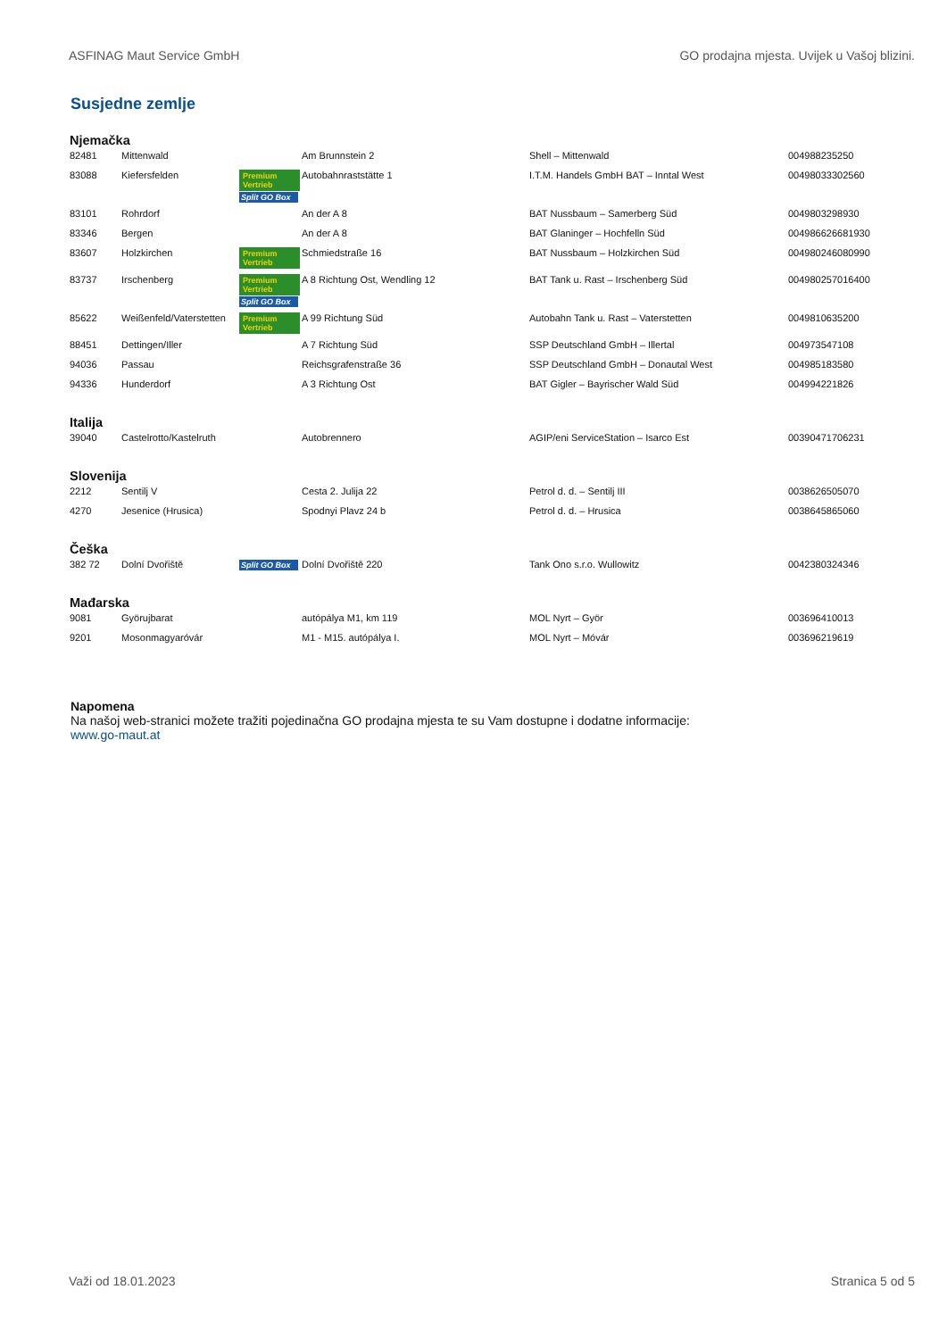ASFINAG Maut Service GmbH GO prodajna mjesta. Uvijek u Vašoj blizini.
Susjedne zemlje
Njemačka
| 82481 | Mittenwald | | Am Brunnstein 2 | Shell – Mittenwald | 004988235250 |
| 83088 | Kiefersfelden | Premium Vertrieb Split GO Box | Autobahnraststätte 1 | I.T.M. Handels GmbH BAT – Inntal West | 00498033302560 |
| 83101 | Rohrdorf | | An der A 8 | BAT Nussbaum – Samerberg Süd | 0049803298930 |
| 83346 | Bergen | | An der A 8 | BAT Glaninger – Hochfelln Süd | 004986626681930 |
| 83607 | Holzkirchen | Premium Vertrieb | Schmiedstraße 16 | BAT Nussbaum – Holzkirchen Süd | 004980246080990 |
| 83737 | Irschenberg | Premium Vertrieb Split GO Box | A 8 Richtung Ost, Wendling 12 | BAT Tank u. Rast – Irschenberg Süd | 004980257016400 |
| 85622 | Weißenfeld/Vaterstetten | Premium Vertrieb | A 99 Richtung Süd | Autobahn Tank u. Rast – Vaterstetten | 0049810635200 |
| 88451 | Dettingen/Iller | | A 7 Richtung Süd | SSP Deutschland GmbH – Illertal | 004973547108 |
| 94036 | Passau | | Reichsgrafenstraße 36 | SSP Deutschland GmbH – Donautal West | 004985183580 |
| 94336 | Hunderdorf | | A 3 Richtung Ost | BAT Gigler – Bayrischer Wald Süd | 004994221826 |
Italija
| 39040 | Castelrotto/Kastelruth | | Autobrennero | AGIP/eni ServiceStation – Isarco Est | 00390471706231 |
Slovenija
| 2212 | Sentilj V | | Cesta 2. Julija 22 | Petrol d. d. – Sentilj III | 0038626505070 |
| 4270 | Jesenice (Hrusica) | | Spodnyi Plavz 24 b | Petrol d. d. – Hrusica | 0038645865060 |
Češka
| 382 72 | Dolní Dvořiště | Split GO Box | Dolní Dvořiště 220 | Tank Ono s.r.o. Wullowitz | 0042380324346 |
Mađarska
| 9081 | Györujbarat | | autópálya M1, km 119 | MOL Nyrt – Györ | 003696410013 |
| 9201 | Mosonmagyaróvár | | M1 - M15. autópálya I. | MOL Nyrt – Móvár | 003696219619 |
Napomena
Na našoj web-stranici možete tražiti pojedinačna GO prodajna mjesta te su Vam dostupne i dodatne informacije:
www.go-maut.at
Važi od 18.01.2023 Stranica 5 od 5